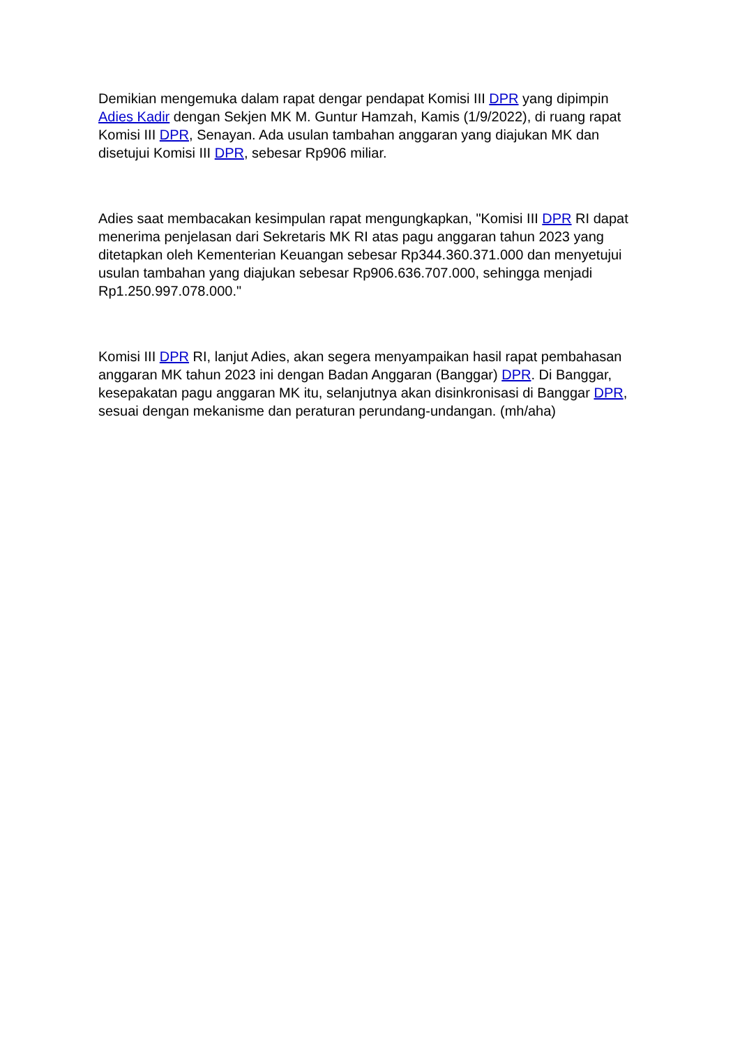Demikian mengemuka dalam rapat dengar pendapat Komisi III DPR yang dipimpin Adies Kadir dengan Sekjen MK M. Guntur Hamzah, Kamis (1/9/2022), di ruang rapat Komisi III DPR, Senayan. Ada usulan tambahan anggaran yang diajukan MK dan disetujui Komisi III DPR, sebesar Rp906 miliar.
Adies saat membacakan kesimpulan rapat mengungkapkan, "Komisi III DPR RI dapat menerima penjelasan dari Sekretaris MK RI atas pagu anggaran tahun 2023 yang ditetapkan oleh Kementerian Keuangan sebesar Rp344.360.371.000 dan menyetujui usulan tambahan yang diajukan sebesar Rp906.636.707.000, sehingga menjadi Rp1.250.997.078.000."
Komisi III DPR RI, lanjut Adies, akan segera menyampaikan hasil rapat pembahasan anggaran MK tahun 2023 ini dengan Badan Anggaran (Banggar) DPR. Di Banggar, kesepakatan pagu anggaran MK itu, selanjutnya akan disinkronisasi di Banggar DPR, sesuai dengan mekanisme dan peraturan perundang-undangan. (mh/aha)